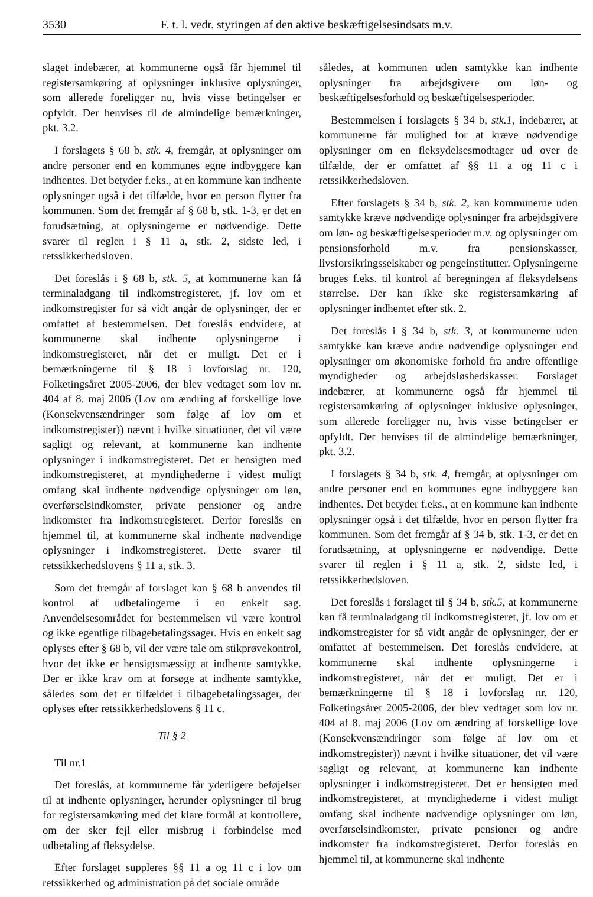3530 F. t. l. vedr. styringen af den aktive beskæftigelsesindsats m.v.
slaget indebærer, at kommunerne også får hjemmel til registersamkøring af oplysninger inklusive oplysninger, som allerede foreligger nu, hvis visse betingelser er opfyldt. Der henvises til de almindelige bemærkninger, pkt. 3.2.
I forslagets § 68 b, stk. 4, fremgår, at oplysninger om andre personer end en kommunes egne indbyggere kan indhentes. Det betyder f.eks., at en kommune kan indhente oplysninger også i det tilfælde, hvor en person flytter fra kommunen. Som det fremgår af § 68 b, stk. 1-3, er det en forudsætning, at oplysningerne er nødvendige. Dette svarer til reglen i § 11 a, stk. 2, sidste led, i retssikkerhedsloven.
Det foreslås i § 68 b, stk. 5, at kommunerne kan få terminaladgang til indkomstregisteret, jf. lov om et indkomstregister for så vidt angår de oplysninger, der er omfattet af bestemmelsen. Det foreslås endvidere, at kommunerne skal indhente oplysningerne i indkomstregisteret, når det er muligt. Det er i bemærkningerne til § 18 i lovforslag nr. 120, Folketingsåret 2005-2006, der blev vedtaget som lov nr. 404 af 8. maj 2006 (Lov om ændring af forskellige love (Konsekvensændringer som følge af lov om et indkomstregister)) nævnt i hvilke situationer, det vil være sagligt og relevant, at kommunerne kan indhente oplysninger i indkomstregisteret. Det er hensigten med indkomstregisteret, at myndighederne i videst muligt omfang skal indhente nødvendige oplysninger om løn, overførselsindkomster, private pensioner og andre indkomster fra indkomstregisteret. Derfor foreslås en hjemmel til, at kommunerne skal indhente nødvendige oplysninger i indkomstregisteret. Dette svarer til retssikkerhedslovens § 11 a, stk. 3.
Som det fremgår af forslaget kan § 68 b anvendes til kontrol af udbetalingerne i en enkelt sag. Anvendelsesområdet for bestemmelsen vil være kontrol og ikke egentlige tilbagebetalingssager. Hvis en enkelt sag oplyses efter § 68 b, vil der være tale om stikprøvekontrol, hvor det ikke er hensigtsmæssigt at indhente samtykke. Der er ikke krav om at forsøge at indhente samtykke, således som det er tilfældet i tilbagebetalingssager, der oplyses efter retssikkerhedslovens § 11 c.
Til § 2
Til nr.1
Det foreslås, at kommunerne får yderligere beføjelser til at indhente oplysninger, herunder oplysninger til brug for registersamkøring med det klare formål at kontrollere, om der sker fejl eller misbrug i forbindelse med udbetaling af fleksydelse.
Efter forslaget suppleres §§ 11 a og 11 c i lov om retssikkerhed og administration på det sociale område
således, at kommunen uden samtykke kan indhente oplysninger fra arbejdsgivere om løn- og beskæftigelsesforhold og beskæftigelsesperioder.
Bestemmelsen i forslagets § 34 b, stk.1, indebærer, at kommunerne får mulighed for at kræve nødvendige oplysninger om en fleksydelsesmodtager ud over de tilfælde, der er omfattet af §§ 11 a og 11 c i retssikkerhedsloven.
Efter forslagets § 34 b, stk. 2, kan kommunerne uden samtykke kræve nødvendige oplysninger fra arbejdsgivere om løn- og beskæftigelsesperioder m.v. og oplysninger om pensionsforhold m.v. fra pensionskasser, livsforsikringsselskaber og pengeinstitutter. Oplysningerne bruges f.eks. til kontrol af beregningen af fleksydelsens størrelse. Der kan ikke ske registersamkøring af oplysninger indhentet efter stk. 2.
Det foreslås i § 34 b, stk. 3, at kommunerne uden samtykke kan kræve andre nødvendige oplysninger end oplysninger om økonomiske forhold fra andre offentlige myndigheder og arbejdsløshedskasser. Forslaget indebærer, at kommunerne også får hjemmel til registersamkøring af oplysninger inklusive oplysninger, som allerede foreligger nu, hvis visse betingelser er opfyldt. Der henvises til de almindelige bemærkninger, pkt. 3.2.
I forslagets § 34 b, stk. 4, fremgår, at oplysninger om andre personer end en kommunes egne indbyggere kan indhentes. Det betyder f.eks., at en kommune kan indhente oplysninger også i det tilfælde, hvor en person flytter fra kommunen. Som det fremgår af § 34 b, stk. 1-3, er det en forudsætning, at oplysningerne er nødvendige. Dette svarer til reglen i § 11 a, stk. 2, sidste led, i retssikkerhedsloven.
Det foreslås i forslaget til § 34 b, stk.5, at kommunerne kan få terminaladgang til indkomstregisteret, jf. lov om et indkomstregister for så vidt angår de oplysninger, der er omfattet af bestemmelsen. Det foreslås endvidere, at kommunerne skal indhente oplysningerne i indkomstregisteret, når det er muligt. Det er i bemærkningerne til § 18 i lovforslag nr. 120, Folketingsåret 2005-2006, der blev vedtaget som lov nr. 404 af 8. maj 2006 (Lov om ændring af forskellige love (Konsekvensændringer som følge af lov om et indkomstregister)) nævnt i hvilke situationer, det vil være sagligt og relevant, at kommunerne kan indhente oplysninger i indkomstregisteret. Det er hensigten med indkomstregisteret, at myndighederne i videst muligt omfang skal indhente nødvendige oplysninger om løn, overførselsindkomster, private pensioner og andre indkomster fra indkomstregisteret. Derfor foreslås en hjemmel til, at kommunerne skal indhente